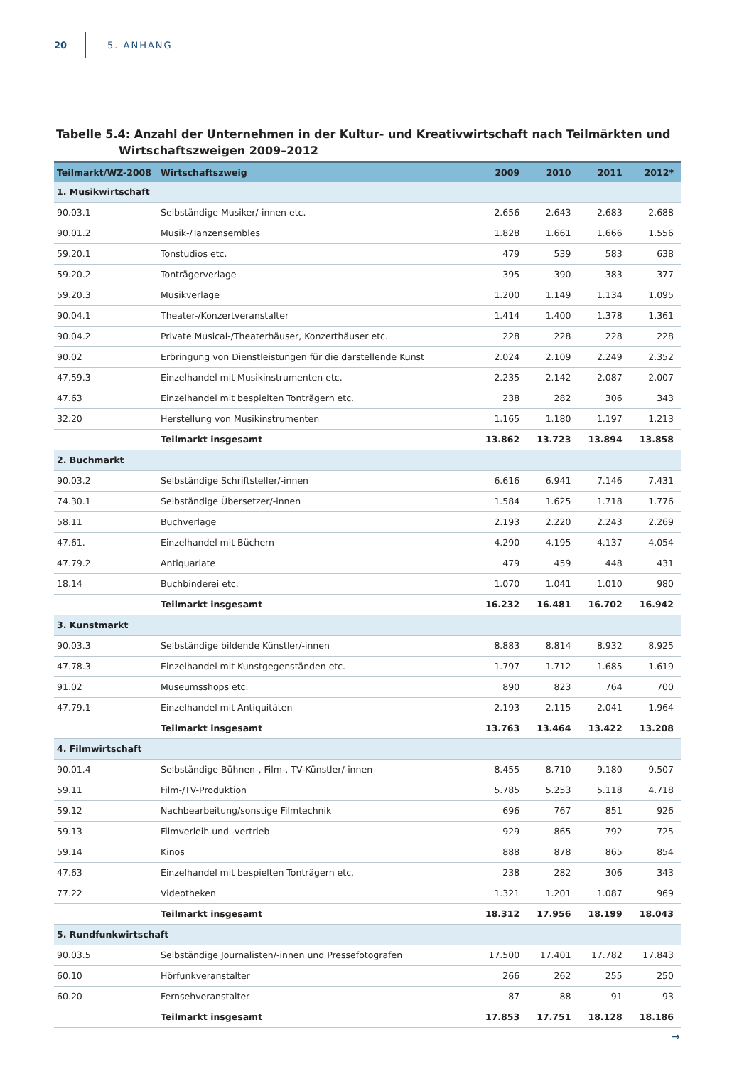20 5. ANHANG
Tabelle 5.4: Anzahl der Unternehmen in der Kultur- und Kreativwirtschaft nach Teilmärkten und Wirtschaftszweigen 2009–2012
| Teilmarkt/WZ-2008 | Wirtschaftszweig | 2009 | 2010 | 2011 | 2012* |
| --- | --- | --- | --- | --- | --- |
| 1. Musikwirtschaft | | | | | |
| 90.03.1 | Selbständige Musiker/-innen etc. | 2.656 | 2.643 | 2.683 | 2.688 |
| 90.01.2 | Musik-/Tanzensembles | 1.828 | 1.661 | 1.666 | 1.556 |
| 59.20.1 | Tonstudios etc. | 479 | 539 | 583 | 638 |
| 59.20.2 | Tonträgerverlage | 395 | 390 | 383 | 377 |
| 59.20.3 | Musikverlage | 1.200 | 1.149 | 1.134 | 1.095 |
| 90.04.1 | Theater-/Konzertveranstalter | 1.414 | 1.400 | 1.378 | 1.361 |
| 90.04.2 | Private Musical-/Theaterhäuser, Konzerthäuser etc. | 228 | 228 | 228 | 228 |
| 90.02 | Erbringung von Dienstleistungen für die darstellende Kunst | 2.024 | 2.109 | 2.249 | 2.352 |
| 47.59.3 | Einzelhandel mit Musikinstrumenten etc. | 2.235 | 2.142 | 2.087 | 2.007 |
| 47.63 | Einzelhandel mit bespielten Tonträgern etc. | 238 | 282 | 306 | 343 |
| 32.20 | Herstellung von Musikinstrumenten | 1.165 | 1.180 | 1.197 | 1.213 |
| | Teilmarkt insgesamt | 13.862 | 13.723 | 13.894 | 13.858 |
| 2. Buchmarkt | | | | | |
| 90.03.2 | Selbständige Schriftsteller/-innen | 6.616 | 6.941 | 7.146 | 7.431 |
| 74.30.1 | Selbständige Übersetzer/-innen | 1.584 | 1.625 | 1.718 | 1.776 |
| 58.11 | Buchverlage | 2.193 | 2.220 | 2.243 | 2.269 |
| 47.61. | Einzelhandel mit Büchern | 4.290 | 4.195 | 4.137 | 4.054 |
| 47.79.2 | Antiquariate | 479 | 459 | 448 | 431 |
| 18.14 | Buchbinderei etc. | 1.070 | 1.041 | 1.010 | 980 |
| | Teilmarkt insgesamt | 16.232 | 16.481 | 16.702 | 16.942 |
| 3. Kunstmarkt | | | | | |
| 90.03.3 | Selbständige bildende Künstler/-innen | 8.883 | 8.814 | 8.932 | 8.925 |
| 47.78.3 | Einzelhandel mit Kunstgegenständen etc. | 1.797 | 1.712 | 1.685 | 1.619 |
| 91.02 | Museumsshops etc. | 890 | 823 | 764 | 700 |
| 47.79.1 | Einzelhandel mit Antiquitäten | 2.193 | 2.115 | 2.041 | 1.964 |
| | Teilmarkt insgesamt | 13.763 | 13.464 | 13.422 | 13.208 |
| 4. Filmwirtschaft | | | | | |
| 90.01.4 | Selbständige Bühnen-, Film-, TV-Künstler/-innen | 8.455 | 8.710 | 9.180 | 9.507 |
| 59.11 | Film-/TV-Produktion | 5.785 | 5.253 | 5.118 | 4.718 |
| 59.12 | Nachbearbeitung/sonstige Filmtechnik | 696 | 767 | 851 | 926 |
| 59.13 | Filmverleih und -vertrieb | 929 | 865 | 792 | 725 |
| 59.14 | Kinos | 888 | 878 | 865 | 854 |
| 47.63 | Einzelhandel mit bespielten Tonträgern etc. | 238 | 282 | 306 | 343 |
| 77.22 | Videotheken | 1.321 | 1.201 | 1.087 | 969 |
| | Teilmarkt insgesamt | 18.312 | 17.956 | 18.199 | 18.043 |
| 5. Rundfunkwirtschaft | | | | | |
| 90.03.5 | Selbständige Journalisten/-innen und Pressefotografen | 17.500 | 17.401 | 17.782 | 17.843 |
| 60.10 | Hörfunkveranstalter | 266 | 262 | 255 | 250 |
| 60.20 | Fernsehveranstalter | 87 | 88 | 91 | 93 |
| | Teilmarkt insgesamt | 17.853 | 17.751 | 18.128 | 18.186 |
→